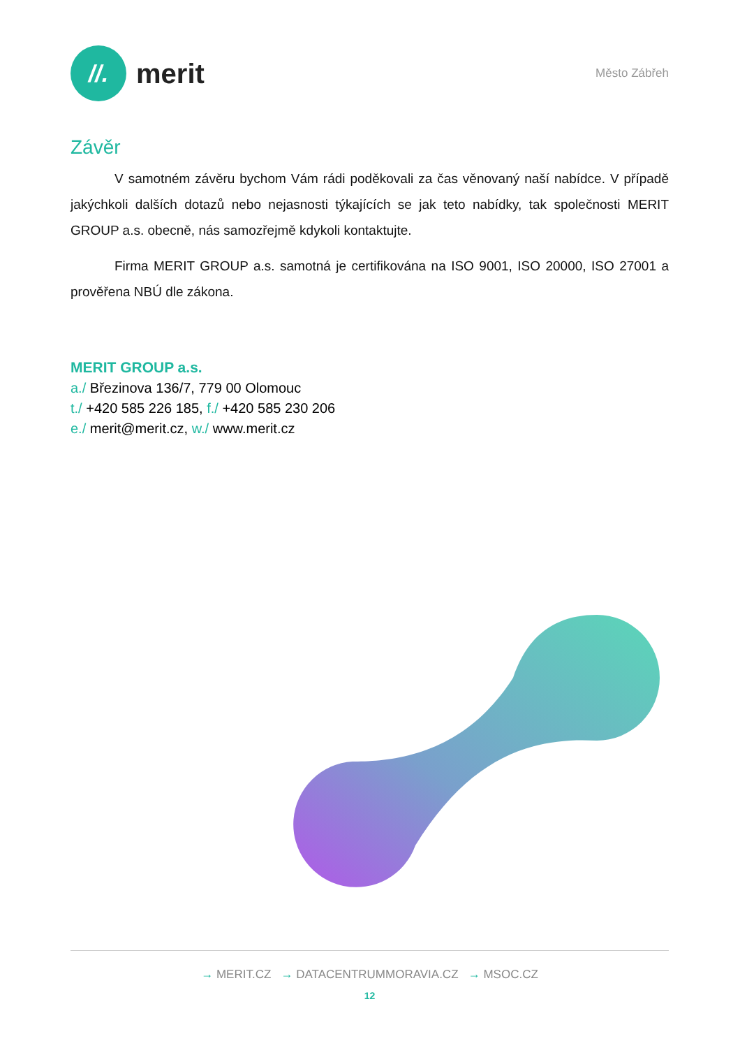//.
merit
Město Zábřeh
Závěr
V samotném závěru bychom Vám rádi poděkovali za čas věnovaný naší nabídce. V případě jakýchkoli dalších dotazů nebo nejasnosti týkajících se jak teto nabídky, tak společnosti MERIT GROUP a.s. obecně, nás samozřejmě kdykoli kontaktujte.
Firma MERIT GROUP a.s. samotná je certifikována na ISO 9001, ISO 20000, ISO 27001 a prověřena NBÚ dle zákona.
MERIT GROUP a.s.
a./ Březinova 136/7, 779 00 Olomouc
t./ +420 585 226 185, f./ +420 585 230 206
e./ merit@merit.cz, w./ www.merit.cz
→ MERIT.CZ → DATACENTRUMMORAVIA.CZ → MSOC.CZ
12